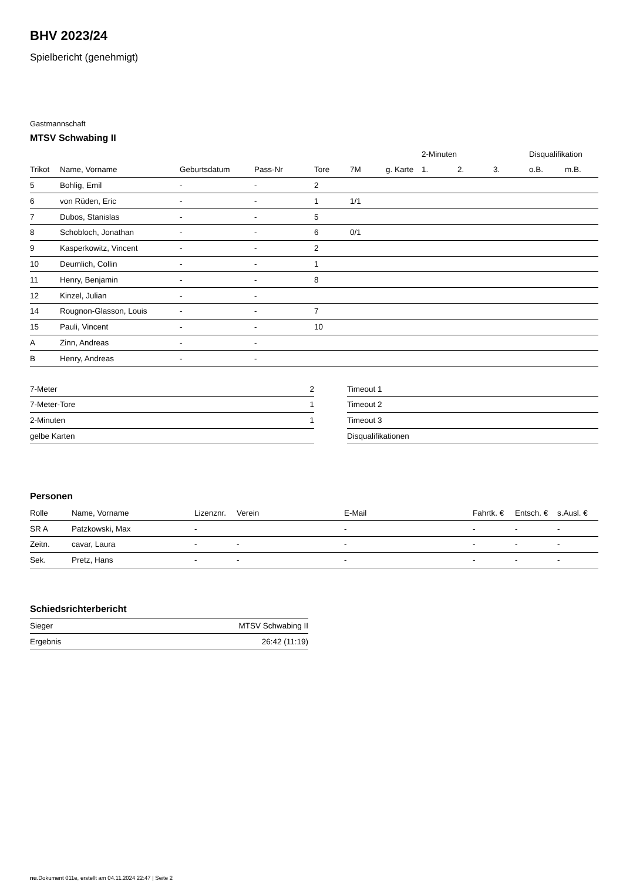BHV 2023/24
Spielbericht (genehmigt)
Gastmannschaft
MTSV Schwabing II
| | | | | | | | 2-Minuten | | | Disqualifikation | |
| --- | --- | --- | --- | --- | --- | --- | --- | --- | --- | --- | --- |
| Trikot | Name, Vorname | Geburtsdatum | Pass-Nr | Tore | 7M | g. Karte | 1. | 2. | 3. | o.B. | m.B. |
| 5 | Bohlig, Emil | - | - | 2 | | | | | | | |
| 6 | von Rüden, Eric | - | - | 1 | 1/1 | | | | | | |
| 7 | Dubos, Stanislas | - | - | 5 | | | | | | | |
| 8 | Schobloch, Jonathan | - | - | 6 | 0/1 | | | | | | |
| 9 | Kasperkowitz, Vincent | - | - | 2 | | | | | | | |
| 10 | Deumlich, Collin | - | - | 1 | | | | | | | |
| 11 | Henry, Benjamin | - | - | 8 | | | | | | | |
| 12 | Kinzel, Julian | - | - | | | | | | | | |
| 14 | Rougnon-Glasson, Louis | - | - | 7 | | | | | | | |
| 15 | Pauli, Vincent | - | - | 10 | | | | | | | |
| A | Zinn, Andreas | - | - | | | | | | | | |
| B | Henry, Andreas | - | - | | | | | | | | |
| 7-Meter | 2 |
| 7-Meter-Tore | 1 |
| 2-Minuten | 1 |
| gelbe Karten | |
| Timeout 1 |
| Timeout 2 |
| Timeout 3 |
| Disqualifikationen |
Personen
| Rolle | Name, Vorname | Lizenznr. | Verein | E-Mail | Fahrtk. € | Entsch. € | s.Ausl. € |
| --- | --- | --- | --- | --- | --- | --- | --- |
| SR A | Patzkowski, Max | - | | - | - | - | - |
| Zeitn. | cavar, Laura | - | - | - | - | - | - |
| Sek. | Pretz, Hans | - | - | - | - | - | - |
Schiedsrichterbericht
| Sieger | MTSV Schwabing II |
| Ergebnis | 26:42 (11:19) |
nu.Dokument 011e, erstellt am 04.11.2024 22:47 | Seite 2